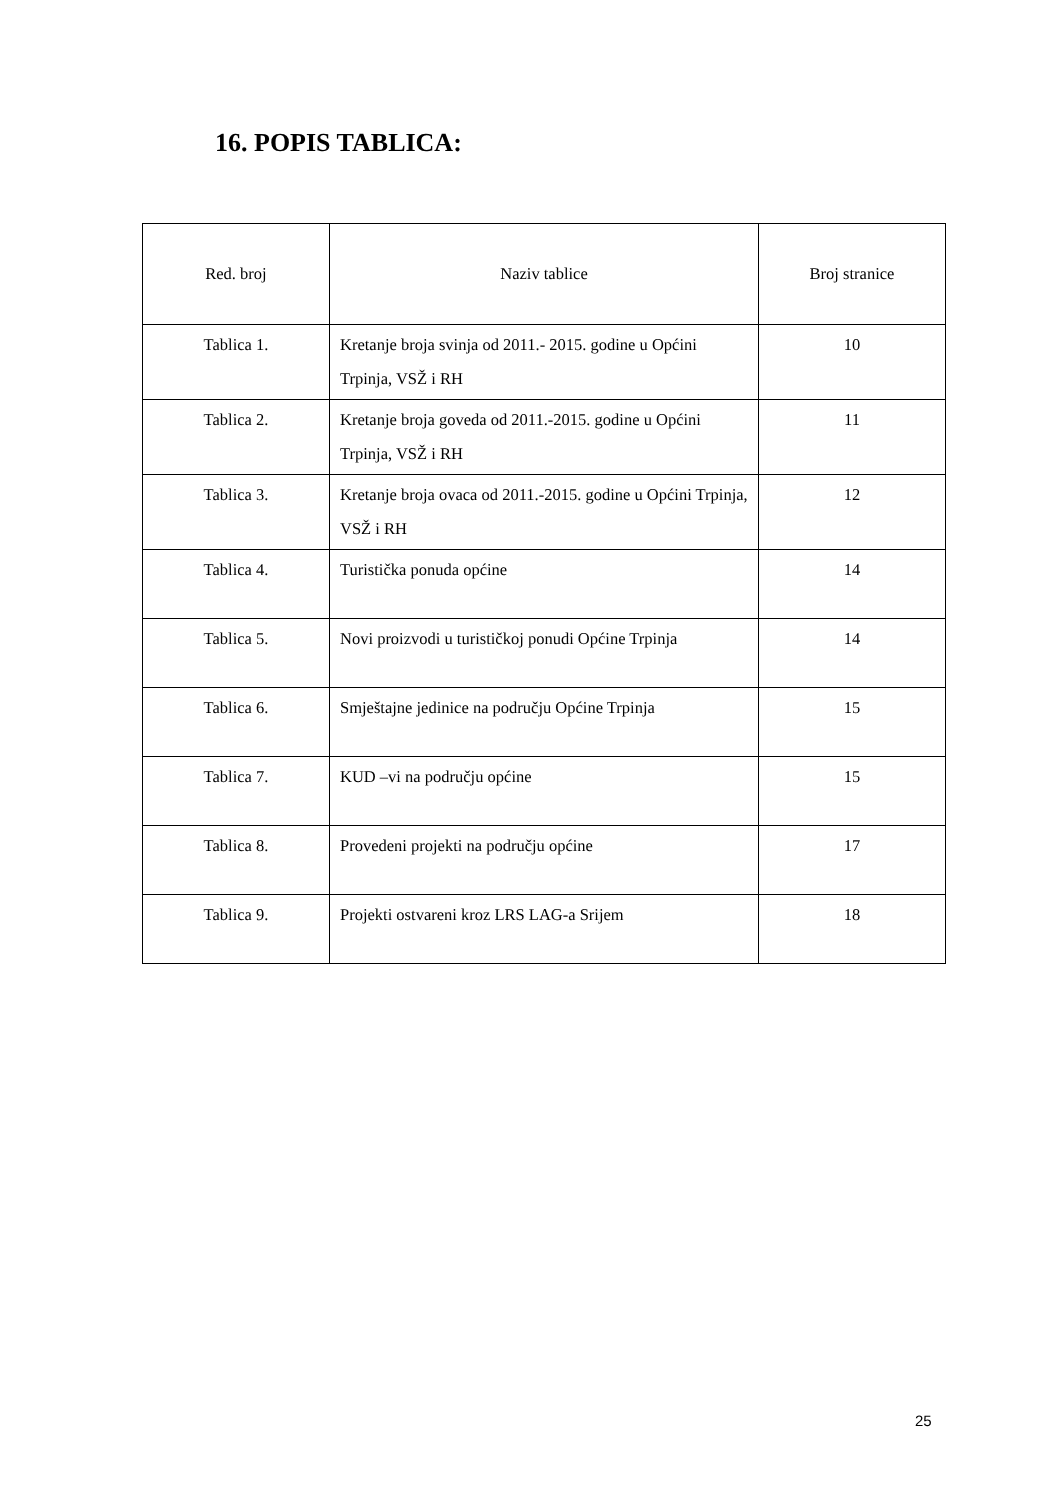16. POPIS TABLICA:
| Red. broj | Naziv tablice | Broj stranice |
| --- | --- | --- |
| Tablica 1. | Kretanje broja svinja od 2011.- 2015. godine u Općini Trpinja, VSŽ i RH | 10 |
| Tablica 2. | Kretanje broja goveda od 2011.-2015. godine u Općini Trpinja, VSŽ i RH | 11 |
| Tablica 3. | Kretanje broja ovaca od 2011.-2015. godine u Općini Trpinja, VSŽ i RH | 12 |
| Tablica 4. | Turistička ponuda općine | 14 |
| Tablica 5. | Novi proizvodi u turističkoj ponudi Općine Trpinja | 14 |
| Tablica 6. | Smještajne jedinice na području Općine Trpinja | 15 |
| Tablica 7. | KUD –vi na području općine | 15 |
| Tablica 8. | Provedeni projekti na području općine | 17 |
| Tablica 9. | Projekti ostvareni kroz LRS LAG-a Srijem | 18 |
25